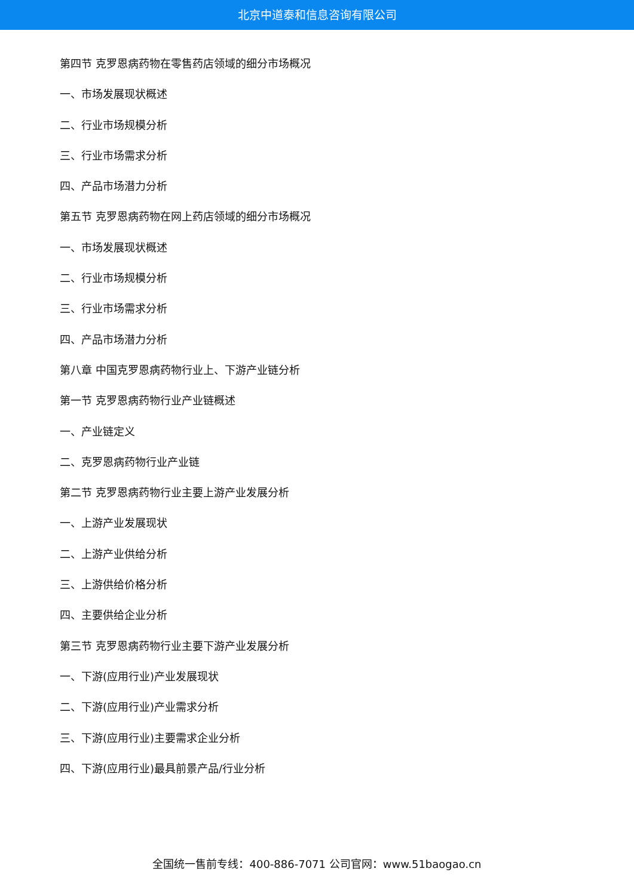北京中道泰和信息咨询有限公司
第四节 克罗恩病药物在零售药店领域的细分市场概况
一、市场发展现状概述
二、行业市场规模分析
三、行业市场需求分析
四、产品市场潜力分析
第五节 克罗恩病药物在网上药店领域的细分市场概况
一、市场发展现状概述
二、行业市场规模分析
三、行业市场需求分析
四、产品市场潜力分析
第八章 中国克罗恩病药物行业上、下游产业链分析
第一节 克罗恩病药物行业产业链概述
一、产业链定义
二、克罗恩病药物行业产业链
第二节 克罗恩病药物行业主要上游产业发展分析
一、上游产业发展现状
二、上游产业供给分析
三、上游供给价格分析
四、主要供给企业分析
第三节 克罗恩病药物行业主要下游产业发展分析
一、下游(应用行业)产业发展现状
二、下游(应用行业)产业需求分析
三、下游(应用行业)主要需求企业分析
四、下游(应用行业)最具前景产品/行业分析
全国统一售前专线：400-886-7071 公司官网：www.51baogao.cn